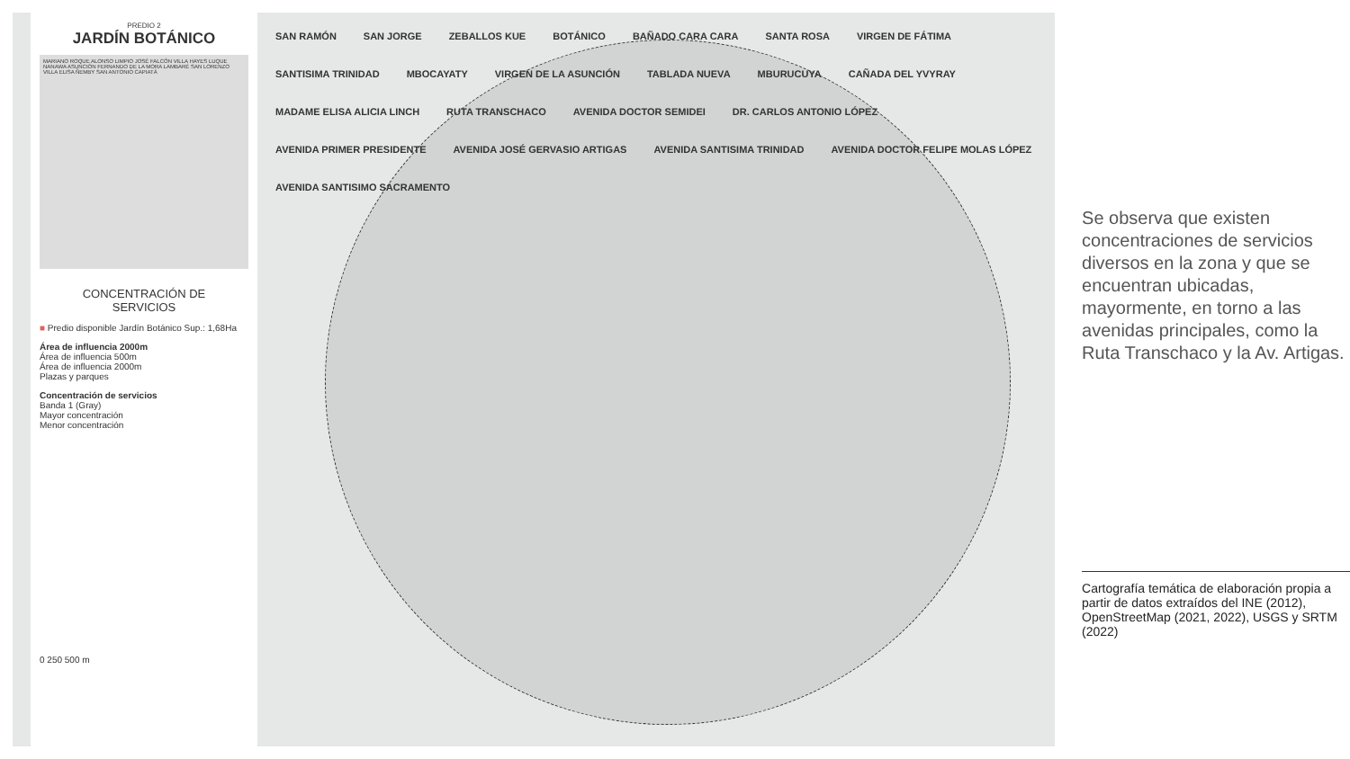PREDIO 2
JARDÍN BOTÁNICO
MARIANO ROQUE ALONSO LIMPIO JOSÉ FALCÓN VILLA HAYES LUQUE NANAWA ASUNCIÓN FERNANDO DE LA MORA LAMBARÉ SAN LORENZO VILLA ELISA ÑEMBY SAN ANTONIO CAPIATÁ
CONCENTRACIÓN DE
SERVICIOS
■ Predio disponible Jardín Botánico Sup.: 1,68Ha
Área de influencia 2000m
Área de influencia 500m
Área de influencia 2000m
Plazas y parques
Concentración de servicios
Banda 1 (Gray)
Mayor concentración
Menor concentración
0 250 500 m
SAN RAMÓN SAN JORGE ZEBALLOS KUE BOTÁNICO BAÑADO CARA CARA SANTA ROSA VIRGEN DE FÁTIMA SANTISIMA TRINIDAD MBOCAYATY VIRGEN DE LA ASUNCIÓN TABLADA NUEVA MBURUCUYA CAÑADA DEL YVYRAY MADAME ELISA ALICIA LINCH RUTA TRANSCHACO AVENIDA DOCTOR SEMIDEI DR. CARLOS ANTONIO LÓPEZ AVENIDA PRIMER PRESIDENTE AVENIDA JOSÉ GERVASIO ARTIGAS AVENIDA SANTISIMA TRINIDAD AVENIDA DOCTOR FELIPE MOLAS LÓPEZ AVENIDA SANTISIMO SACRAMENTO
Se observa que existen concentraciones de servicios diversos en la zona y que se encuentran ubicadas, mayormente, en torno a las avenidas principales, como la Ruta Transchaco y la Av. Artigas.
Cartografía temática de elaboración propia a partir de datos extraídos del INE (2012), OpenStreetMap (2021, 2022), USGS y SRTM (2022)